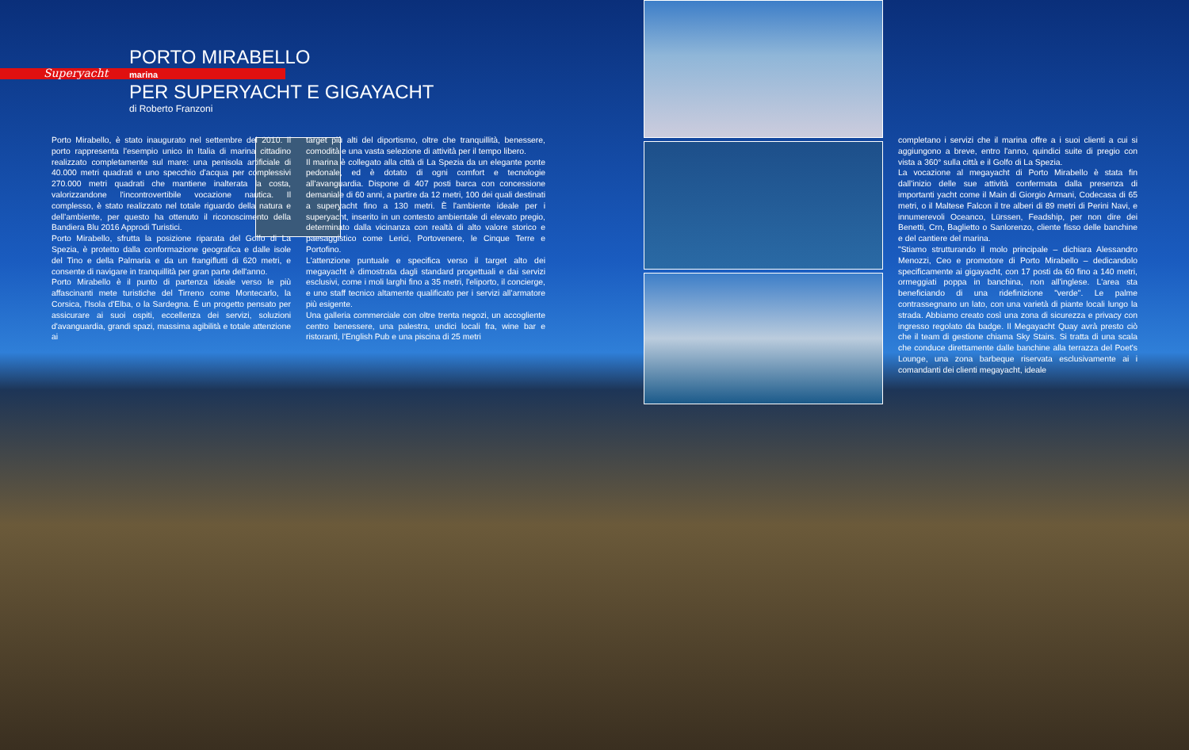Superyacht
PORTO MIRABELLO
marina
PER SUPERYACHT E GIGAYACHT
di Roberto Franzoni
Porto Mirabello, è stato inaugurato nel settembre del 2010. Il porto rappresenta l'esempio unico in Italia di marina cittadino realizzato completamente sul mare: una penisola artificiale di 40.000 metri quadrati e uno specchio d'acqua per complessivi 270.000 metri quadrati che mantiene inalterata la costa, valorizzandone l'incontrovertibile vocazione nautica. Il complesso, è stato realizzato nel totale riguardo della natura e dell'ambiente, per questo ha ottenuto il riconoscimento della Bandiera Blu 2016 Approdi Turistici.
Porto Mirabello, sfrutta la posizione riparata del Golfo di La Spezia, è protetto dalla conformazione geografica e dalle isole del Tino e della Palmaria e da un frangiflutti di 620 metri, e consente di navigare in tranquillità per gran parte dell'anno.
Porto Mirabello è il punto di partenza ideale verso le più affascinanti mete turistiche del Tirreno come Montecarlo, la Corsica, l'Isola d'Elba, o la Sardegna. È un progetto pensato per assicurare ai suoi ospiti, eccellenza dei servizi, soluzioni d'avanguardia, grandi spazi, massima agibilità e totale attenzione ai
target più alti del diportismo, oltre che tranquillità, benessere, comodità e una vasta selezione di attività per il tempo libero.
Il marina è collegato alla città di La Spezia da un elegante ponte pedonale, ed è dotato di ogni comfort e tecnologie all'avanguardia. Dispone di 407 posti barca con concessione demaniale di 60 anni, a partire da 12 metri, 100 dei quali destinati a superyacht fino a 130 metri. È l'ambiente ideale per i superyacht, inserito in un contesto ambientale di elevato pregio, determinato dalla vicinanza con realtà di alto valore storico e paesaggistico come Lerici, Portovenere, le Cinque Terre e Portofino.
L'attenzione puntuale e specifica verso il target alto dei megayacht è dimostrata dagli standard progettuali e dai servizi esclusivi, come i moli larghi fino a 35 metri, l'eliporto, il concierge, e uno staff tecnico altamente qualificato per i servizi all'armatore più esigente.
Una galleria commerciale con oltre trenta negozi, un accogliente centro benessere, una palestra, undici locali fra, wine bar e ristoranti, l'English Pub e una piscina di 25 metri
completano i servizi che il marina offre a i suoi clienti a cui si aggiungono a breve, entro l'anno, quindici suite di pregio con vista a 360° sulla città e il Golfo di La Spezia.
La vocazione al megayacht di Porto Mirabello è stata fin dall'inizio delle sue attività confermata dalla presenza di importanti yacht come il Main di Giorgio Armani, Codecasa di 65 metri, o il Maltese Falcon il tre alberi di 89 metri di Perini Navi, e innumerevoli Oceanco, Lürssen, Feadship, per non dire dei Benetti, Crn, Baglietto o Sanlorenzo, cliente fisso delle banchine e del cantiere del marina.
"Stiamo strutturando il molo principale – dichiara Alessandro Menozzi, Ceo e promotore di Porto Mirabello – dedicandolo specificamente ai gigayacht, con 17 posti da 60 fino a 140 metri, ormeggiati poppa in banchina, non all'inglese. L'area sta beneficiando di una ridefinizione "verde". Le palme contrassegnano un lato, con una varietà di piante locali lungo la strada. Abbiamo creato così una zona di sicurezza e privacy con ingresso regolato da badge. Il Megayacht Quay avrà presto ciò che il team di gestione chiama Sky Stairs. Si tratta di una scala che conduce direttamente dalle banchine alla terrazza del Poet's Lounge, una zona barbeque riservata esclusivamente ai i comandanti dei clienti megayacht, ideale